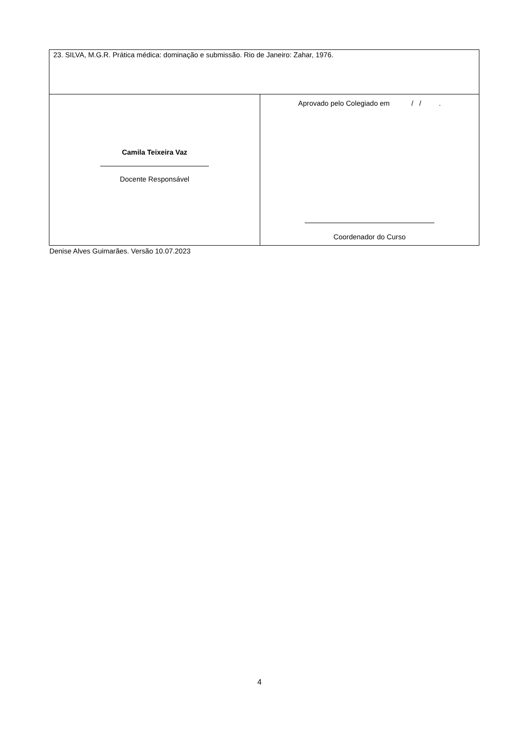| 23. SILVA, M.G.R. Prática médica: dominação e submissão. Rio de Janeiro: Zahar, 1976. | |
| Camila Teixeira Vaz Docente Responsável | Aprovado pelo Colegiado em / / . Coordenador do Curso |
Denise Alves Guimarães. Versão 10.07.2023
4